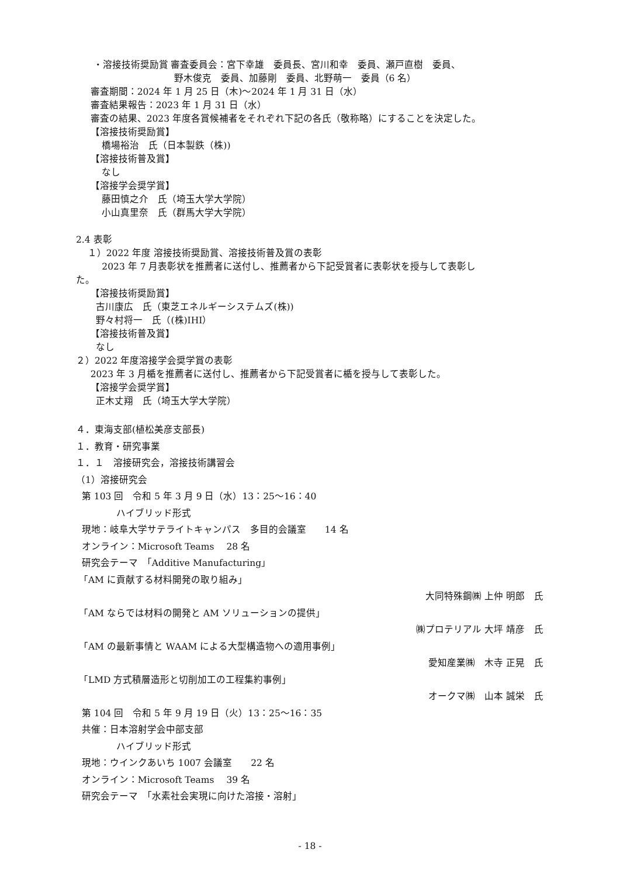・溶接技術奨励賞 審査委員会：宮下幸雄　委員長、宮川和幸　委員、瀬戸直樹　委員、
野木俊克　委員、加藤剛　委員、北野萌一　委員（6 名）
審査期間：2024 年 1 月 25 日（木)～2024 年 1 月 31 日（水）
審査結果報告：2023 年 1 月 31 日（水）
審査の結果、2023 年度各賞候補者をそれぞれ下記の各氏（敬称略）にすることを決定した。
【溶接技術奨励賞】
橋場裕治　氏（日本製鉄（株))
【溶接技術普及賞】
なし
【溶接学会奨学賞】
藤田慎之介　氏（埼玉大学大学院）
小山真里奈　氏（群馬大学大学院）
2.4 表彰
１）2022 年度 溶接技術奨励賞、溶接技術普及賞の表彰
2023 年 7 月表彰状を推薦者に送付し、推薦者から下記受賞者に表彰状を授与して表彰し
た。
【溶接技術奨励賞】
古川康広　氏（東芝エネルギーシステムズ(株))
野々村将一　氏（(株)IHI）
【溶接技術普及賞】
なし
２）2022 年度溶接学会奨学賞の表彰
2023 年 3 月楯を推薦者に送付し、推薦者から下記受賞者に楯を授与して表彰した。
【溶接学会奨学賞】
正木丈翔　氏（埼玉大学大学院）
４．東海支部(植松美彦支部長)
１．教育・研究事業
１．１　溶接研究会，溶接技術講習会
（1）溶接研究会
第 103 回　令和 5 年 3 月 9 日（水）13：25～16：40
ハイブリッド形式
現地：岐阜大学サテライトキャンパス　多目的会議室　　14 名
オンライン：Microsoft Teams　 28 名
研究会テーマ　「Additive Manufacturing」
「AM に貢献する材料開発の取り組み」
大同特殊鋼㈱ 上仲 明郎　氏
「AM ならでは材料の開発と AM ソリューションの提供」
㈱プロテリアル 大坪 靖彦　氏
「AM の最新事情と WAAM による大型構造物への適用事例」
愛知産業㈱　木寺 正晃　氏
「LMD 方式積層造形と切削加工の工程集約事例」
オークマ㈱　山本 誠栄　氏
第 104 回　令和 5 年 9 月 19 日（火）13：25～16：35
共催：日本溶射学会中部支部
ハイブリッド形式
現地：ウインクあいち 1007 会議室　　22 名
オンライン：Microsoft Teams　 39 名
研究会テーマ　「水素社会実現に向けた溶接・溶射」
- 18 -